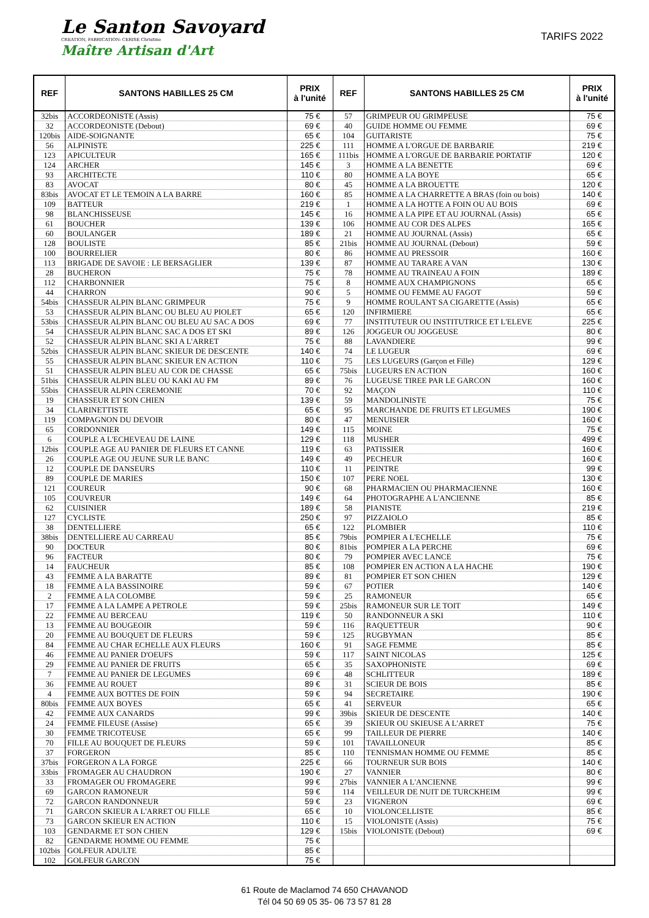Le Santon Savoyard
CREATION, FABRICATION: CERISE Christine
Maître Artisan d'Art
TARIFS 2022
| REF | SANTONS HABILLES 25 CM | PRIX à l'unité | REF | SANTONS HABILLES 25 CM | PRIX à l'unité |
| --- | --- | --- | --- | --- | --- |
| 32bis | ACCORDEONISTE (Assis) | 75 € | 57 | GRIMPEUR OU GRIMPEUSE | 75 € |
| 32 | ACCORDEONISTE (Debout) | 69 € | 40 | GUIDE HOMME OU FEMME | 69 € |
| 120bis | AIDE-SOIGNANTE | 65 € | 104 | GUITARISTE | 75 € |
| 56 | ALPINISTE | 225 € | 111 | HOMME A L'ORGUE DE BARBARIE | 219 € |
| 123 | APICULTEUR | 165 € | 111bis | HOMME A L'ORGUE DE BARBARIE PORTATIF | 120 € |
| 124 | ARCHER | 145 € | 3 | HOMME A LA BENETTE | 69 € |
| 93 | ARCHITECTE | 110 € | 80 | HOMME A LA BOYE | 65 € |
| 83 | AVOCAT | 80 € | 45 | HOMME A LA BROUETTE | 120 € |
| 83bis | AVOCAT ET LE TEMOIN A LA BARRE | 160 € | 85 | HOMME A LA CHARRETTE A BRAS (foin ou bois) | 140 € |
| 109 | BATTEUR | 219 € | 1 | HOMME A LA HOTTE A FOIN OU AU BOIS | 69 € |
| 98 | BLANCHISSEUSE | 145 € | 16 | HOMME A LA PIPE ET AU JOURNAL (Assis) | 65 € |
| 61 | BOUCHER | 139 € | 106 | HOMME AU COR DES ALPES | 165 € |
| 60 | BOULANGER | 189 € | 21 | HOMME AU JOURNAL (Assis) | 65 € |
| 128 | BOULISTE | 85 € | 21bis | HOMME AU JOURNAL (Debout) | 59 € |
| 100 | BOURRELIER | 80 € | 86 | HOMME AU PRESSOIR | 160 € |
| 113 | BRIGADE DE SAVOIE : LE BERSAGLIER | 139 € | 87 | HOMME AU TARARE A VAN | 130 € |
| 28 | BUCHERON | 75 € | 78 | HOMME AU TRAINEAU A FOIN | 189 € |
| 112 | CHARBONNIER | 75 € | 8 | HOMME AUX CHAMPIGNONS | 65 € |
| 44 | CHARRON | 90 € | 5 | HOMME OU FEMME AU FAGOT | 59 € |
| 54bis | CHASSEUR ALPIN BLANC GRIMPEUR | 75 € | 9 | HOMME ROULANT SA CIGARETTE (Assis) | 65 € |
| 53 | CHASSEUR ALPIN BLANC OU BLEU AU PIOLET | 65 € | 120 | INFIRMIERE | 65 € |
| 53bis | CHASSEUR ALPIN BLANC OU BLEU AU SAC A DOS | 69 € | 77 | INSTITUTEUR OU INSTITUTRICE ET L'ELEVE | 225 € |
| 54 | CHASSEUR ALPIN BLANC SAC A DOS ET SKI | 89 € | 126 | JOGGEUR OU JOGGEUSE | 80 € |
| 52 | CHASSEUR ALPIN BLANC SKI A L'ARRET | 75 € | 88 | LAVANDIERE | 99 € |
| 52bis | CHASSEUR ALPIN BLANC SKIEUR DE DESCENTE | 140 € | 74 | LE LUGEUR | 69 € |
| 55 | CHASSEUR ALPIN BLANC SKIEUR EN ACTION | 110 € | 75 | LES LUGEURS (Garçon et Fille) | 129 € |
| 51 | CHASSEUR ALPIN BLEU AU COR DE CHASSE | 65 € | 75bis | LUGEURS EN ACTION | 160 € |
| 51bis | CHASSEUR ALPIN BLEU OU KAKI AU FM | 89 € | 76 | LUGEUSE TIREE PAR LE GARCON | 160 € |
| 55bis | CHASSEUR ALPIN CEREMONIE | 70 € | 92 | MAÇON | 110 € |
| 19 | CHASSEUR ET SON CHIEN | 139 € | 59 | MANDOLINISTE | 75 € |
| 34 | CLARINETTISTE | 65 € | 95 | MARCHANDE DE FRUITS ET LEGUMES | 190 € |
| 119 | COMPAGNON DU DEVOIR | 80 € | 47 | MENUISIER | 160 € |
| 65 | CORDONNIER | 149 € | 115 | MOINE | 75 € |
| 6 | COUPLE A L'ECHEVEAU DE LAINE | 129 € | 118 | MUSHER | 499 € |
| 12bis | COUPLE AGE AU PANIER DE FLEURS ET CANNE | 119 € | 63 | PATISSIER | 160 € |
| 26 | COUPLE AGE OU JEUNE SUR LE BANC | 149 € | 49 | PECHEUR | 160 € |
| 12 | COUPLE DE DANSEURS | 110 € | 11 | PEINTRE | 99 € |
| 89 | COUPLE DE MARIES | 150 € | 107 | PERE NOEL | 130 € |
| 121 | COUREUR | 90 € | 68 | PHARMACIEN OU PHARMACIENNE | 160 € |
| 105 | COUVREUR | 149 € | 64 | PHOTOGRAPHE A L'ANCIENNE | 85 € |
| 62 | CUISINIER | 189 € | 58 | PIANISTE | 219 € |
| 127 | CYCLISTE | 250 € | 97 | PIZZAIOLO | 85 € |
| 38 | DENTELLIERE | 65 € | 122 | PLOMBIER | 110 € |
| 38bis | DENTELLIERE AU CARREAU | 85 € | 79bis | POMPIER A L'ECHELLE | 75 € |
| 90 | DOCTEUR | 80 € | 81bis | POMPIER A LA PERCHE | 69 € |
| 96 | FACTEUR | 80 € | 79 | POMPIER AVEC LANCE | 75 € |
| 14 | FAUCHEUR | 85 € | 108 | POMPIER EN ACTION A LA HACHE | 190 € |
| 43 | FEMME A LA BARATTE | 89 € | 81 | POMPIER ET SON CHIEN | 129 € |
| 18 | FEMME A LA BASSINOIRE | 59 € | 67 | POTIER | 140 € |
| 2 | FEMME A LA COLOMBE | 59 € | 25 | RAMONEUR | 65 € |
| 17 | FEMME A LA LAMPE A PETROLE | 59 € | 25bis | RAMONEUR SUR LE TOIT | 149 € |
| 22 | FEMME AU BERCEAU | 119 € | 50 | RANDONNEUR A SKI | 110 € |
| 13 | FEMME AU BOUGEOIR | 59 € | 116 | RAQUETTEUR | 90 € |
| 20 | FEMME AU BOUQUET DE FLEURS | 59 € | 125 | RUGBYMAN | 85 € |
| 84 | FEMME AU CHAR ECHELLE AUX FLEURS | 160 € | 91 | SAGE FEMME | 85 € |
| 46 | FEMME AU PANIER D'OEUFS | 59 € | 117 | SAINT NICOLAS | 125 € |
| 29 | FEMME AU PANIER DE FRUITS | 65 € | 35 | SAXOPHONISTE | 69 € |
| 7 | FEMME AU PANIER DE LEGUMES | 69 € | 48 | SCHLITTEUR | 189 € |
| 36 | FEMME AU ROUET | 89 € | 31 | SCIEUR DE BOIS | 85 € |
| 4 | FEMME AUX BOTTES DE FOIN | 59 € | 94 | SECRETAIRE | 190 € |
| 80bis | FEMME AUX BOYES | 65 € | 41 | SERVEUR | 65 € |
| 42 | FEMME AUX CANARDS | 99 € | 39bis | SKIEUR DE DESCENTE | 140 € |
| 24 | FEMME FILEUSE (Assise) | 65 € | 39 | SKIEUR OU SKIEUSE A L'ARRET | 75 € |
| 30 | FEMME TRICOTEUSE | 65 € | 99 | TAILLEUR DE PIERRE | 140 € |
| 70 | FILLE AU BOUQUET DE FLEURS | 59 € | 101 | TAVAILLONEUR | 85 € |
| 37 | FORGERON | 85 € | 110 | TENNISMAN HOMME OU FEMME | 85 € |
| 37bis | FORGERON A LA FORGE | 225 € | 66 | TOURNEUR SUR BOIS | 140 € |
| 33bis | FROMAGER AU CHAUDRON | 190 € | 27 | VANNIER | 80 € |
| 33 | FROMAGER OU FROMAGERE | 99 € | 27bis | VANNIER A L'ANCIENNE | 99 € |
| 69 | GARCON RAMONEUR | 59 € | 114 | VEILLEUR DE NUIT DE TURCKHEIM | 99 € |
| 72 | GARCON RANDONNEUR | 59 € | 23 | VIGNERON | 69 € |
| 71 | GARCON SKIEUR A L'ARRET OU FILLE | 65 € | 10 | VIOLONCELLISTE | 85 € |
| 73 | GARCON SKIEUR EN ACTION | 110 € | 15 | VIOLONISTE (Assis) | 75 € |
| 103 | GENDARME ET SON CHIEN | 129 € | 15bis | VIOLONISTE (Debout) | 69 € |
| 82 | GENDARME HOMME OU FEMME | 75 € | | | |
| 102bis | GOLFEUR ADULTE | 85 € | | | |
| 102 | GOLFEUR GARCON | 75 € | | | |
61 Route de Maclamod 74 650 CHAVANOD
Tél 04 50 69 05 35- 06 73 57 81 28